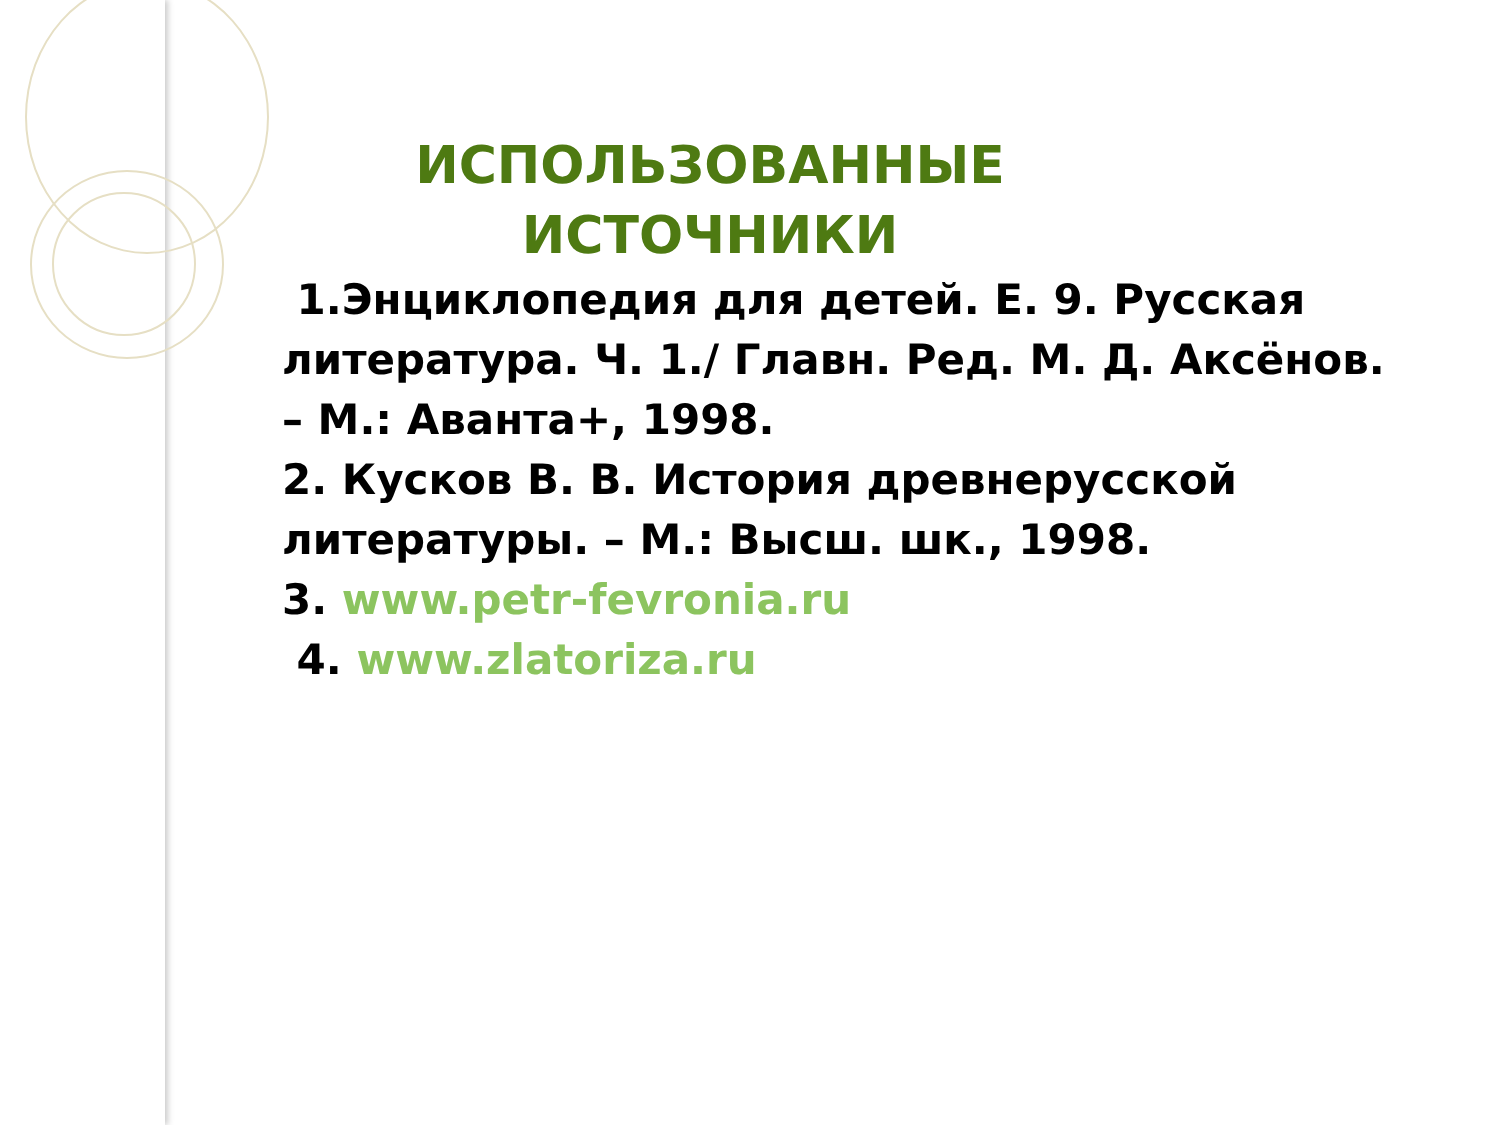ИСПОЛЬЗОВАННЫЕ ИСТОЧНИКИ
1.Энциклопедия для детей. Е. 9. Русская литература. Ч. 1./ Главн. Ред. М. Д. Аксёнов. – М.: Аванта+, 1998.
2. Кусков В. В. История древнерусской литературы. – М.: Высш. шк., 1998.
3. www.petr-fevronia.ru
4. www.zlatoriza.ru